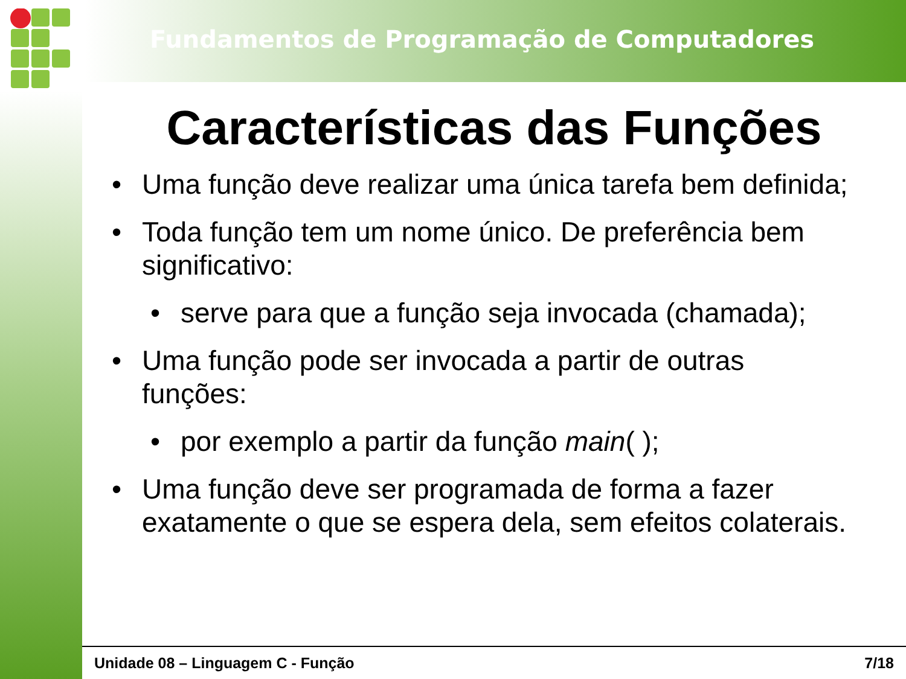Fundamentos de Programação de Computadores
Características das Funções
• Uma função deve realizar uma única tarefa bem definida;
• Toda função tem um nome único. De preferência bem significativo:
• serve para que a função seja invocada (chamada);
• Uma função pode ser invocada a partir de outras funções:
• por exemplo a partir da função main( );
• Uma função deve ser programada de forma a fazer exatamente o que se espera dela, sem efeitos colaterais.
Unidade 08 – Linguagem C - Função 7/18